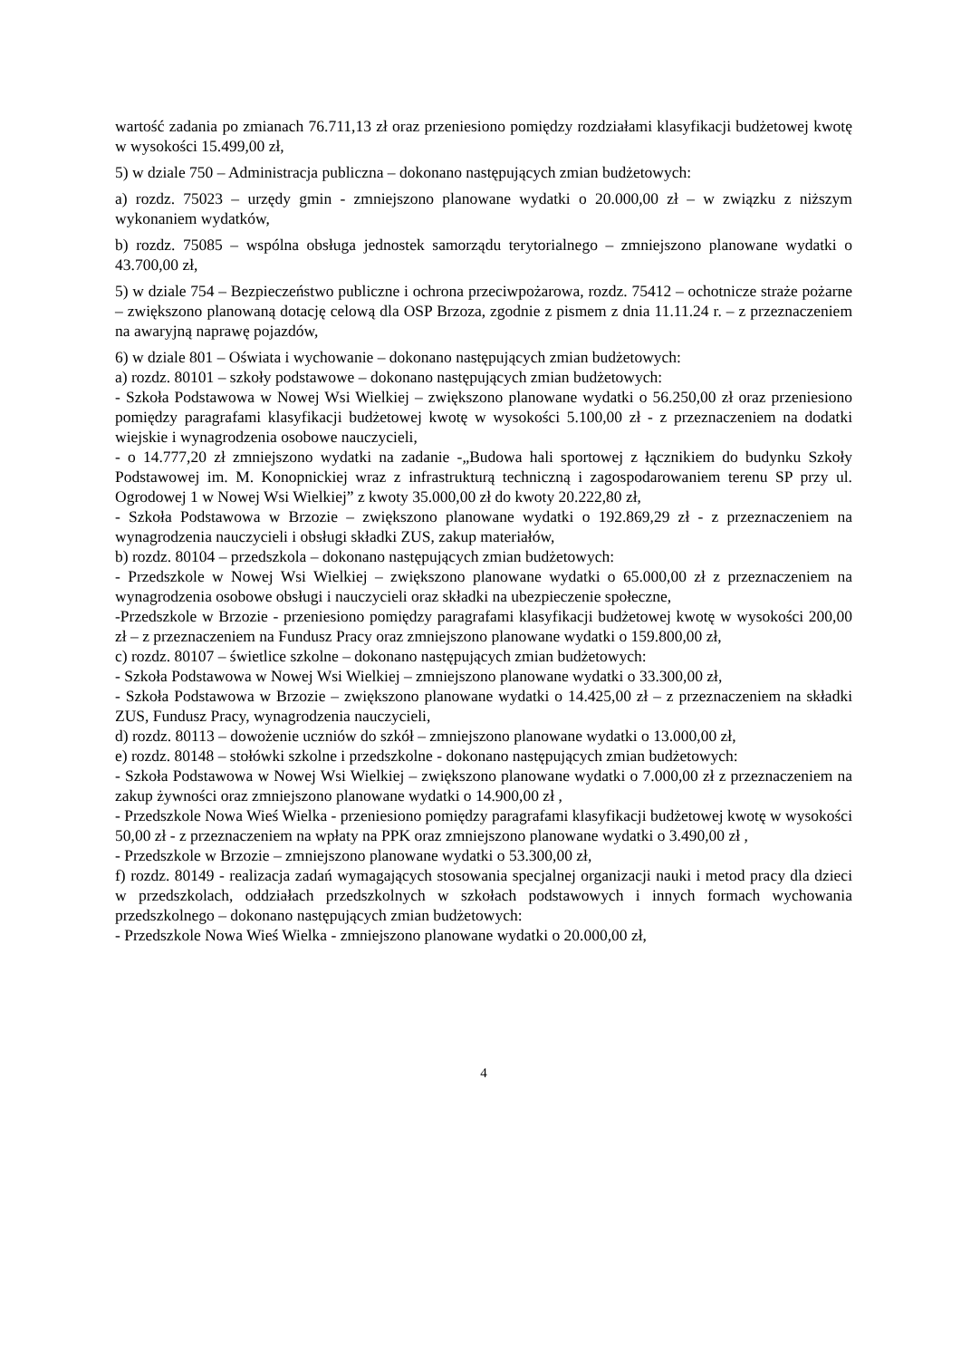wartość zadania po zmianach 76.711,13 zł oraz przeniesiono pomiędzy rozdziałami klasyfikacji budżetowej kwotę w wysokości 15.499,00 zł,
5) w dziale 750 – Administracja publiczna – dokonano następujących zmian budżetowych:
a) rozdz. 75023 – urzędy gmin - zmniejszono planowane wydatki o 20.000,00 zł – w związku z niższym wykonaniem wydatków,
b) rozdz. 75085 – wspólna obsługa jednostek samorządu terytorialnego – zmniejszono planowane wydatki o 43.700,00 zł,
5) w dziale 754 – Bezpieczeństwo publiczne i ochrona przeciwpożarowa, rozdz. 75412 – ochotnicze straże pożarne – zwiększono planowaną dotację celową dla OSP Brzoza, zgodnie z pismem z dnia 11.11.24 r. – z przeznaczeniem na awaryjną naprawę pojazdów,
6) w dziale 801 – Oświata i wychowanie – dokonano następujących zmian budżetowych:
a) rozdz. 80101 – szkoły podstawowe – dokonano następujących zmian budżetowych:
- Szkoła Podstawowa w Nowej Wsi Wielkiej – zwiększono planowane wydatki o 56.250,00 zł oraz przeniesiono pomiędzy paragrafami klasyfikacji budżetowej kwotę w wysokości 5.100,00 zł - z przeznaczeniem na dodatki wiejskie i wynagrodzenia osobowe nauczycieli,
- o 14.777,20 zł zmniejszono wydatki na zadanie -„Budowa hali sportowej z łącznikiem do budynku Szkoły Podstawowej im. M. Konopnickiej wraz z infrastrukturą techniczną i zagospodarowaniem terenu SP przy ul. Ogrodowej 1 w Nowej Wsi Wielkiej” z kwoty 35.000,00 zł do kwoty 20.222,80 zł,
- Szkoła Podstawowa w Brzozie – zwiększono planowane wydatki o 192.869,29 zł - z przeznaczeniem na wynagrodzenia nauczycieli i obsługi składki ZUS, zakup materiałów,
b) rozdz. 80104 – przedszkola – dokonano następujących zmian budżetowych:
- Przedszkole w Nowej Wsi Wielkiej – zwiększono planowane wydatki o 65.000,00 zł z przeznaczeniem na wynagrodzenia osobowe obsługi i nauczycieli oraz składki na ubezpieczenie społeczne,
-Przedszkole w Brzozie - przeniesiono pomiędzy paragrafami klasyfikacji budżetowej kwotę w wysokości 200,00 zł – z przeznaczeniem na Fundusz Pracy oraz zmniejszono planowane wydatki o 159.800,00 zł,
c) rozdz. 80107 – świetlice szkolne – dokonano następujących zmian budżetowych:
- Szkoła Podstawowa w Nowej Wsi Wielkiej – zmniejszono planowane wydatki o 33.300,00 zł,
- Szkoła Podstawowa w Brzozie – zwiększono planowane wydatki o 14.425,00 zł – z przeznaczeniem na składki ZUS, Fundusz Pracy, wynagrodzenia nauczycieli,
d) rozdz. 80113 – dowożenie uczniów do szkół – zmniejszono planowane wydatki o 13.000,00 zł,
e) rozdz. 80148 – stołówki szkolne i przedszkolne - dokonano następujących zmian budżetowych:
- Szkoła Podstawowa w Nowej Wsi Wielkiej – zwiększono planowane wydatki o 7.000,00 zł z przeznaczeniem na zakup żywności oraz zmniejszono planowane wydatki o 14.900,00 zł ,
- Przedszkole Nowa Wieś Wielka - przeniesiono pomiędzy paragrafami klasyfikacji budżetowej kwotę w wysokości 50,00 zł - z przeznaczeniem na wpłaty na PPK oraz zmniejszono planowane wydatki o 3.490,00 zł ,
- Przedszkole w Brzozie – zmniejszono planowane wydatki o 53.300,00 zł,
f) rozdz. 80149 - realizacja zadań wymagających stosowania specjalnej organizacji nauki i metod pracy dla dzieci w przedszkolach, oddziałach przedszkolnych w szkołach podstawowych i innych formach wychowania przedszkolnego – dokonano następujących zmian budżetowych:
- Przedszkole Nowa Wieś Wielka - zmniejszono planowane wydatki o 20.000,00 zł,
4